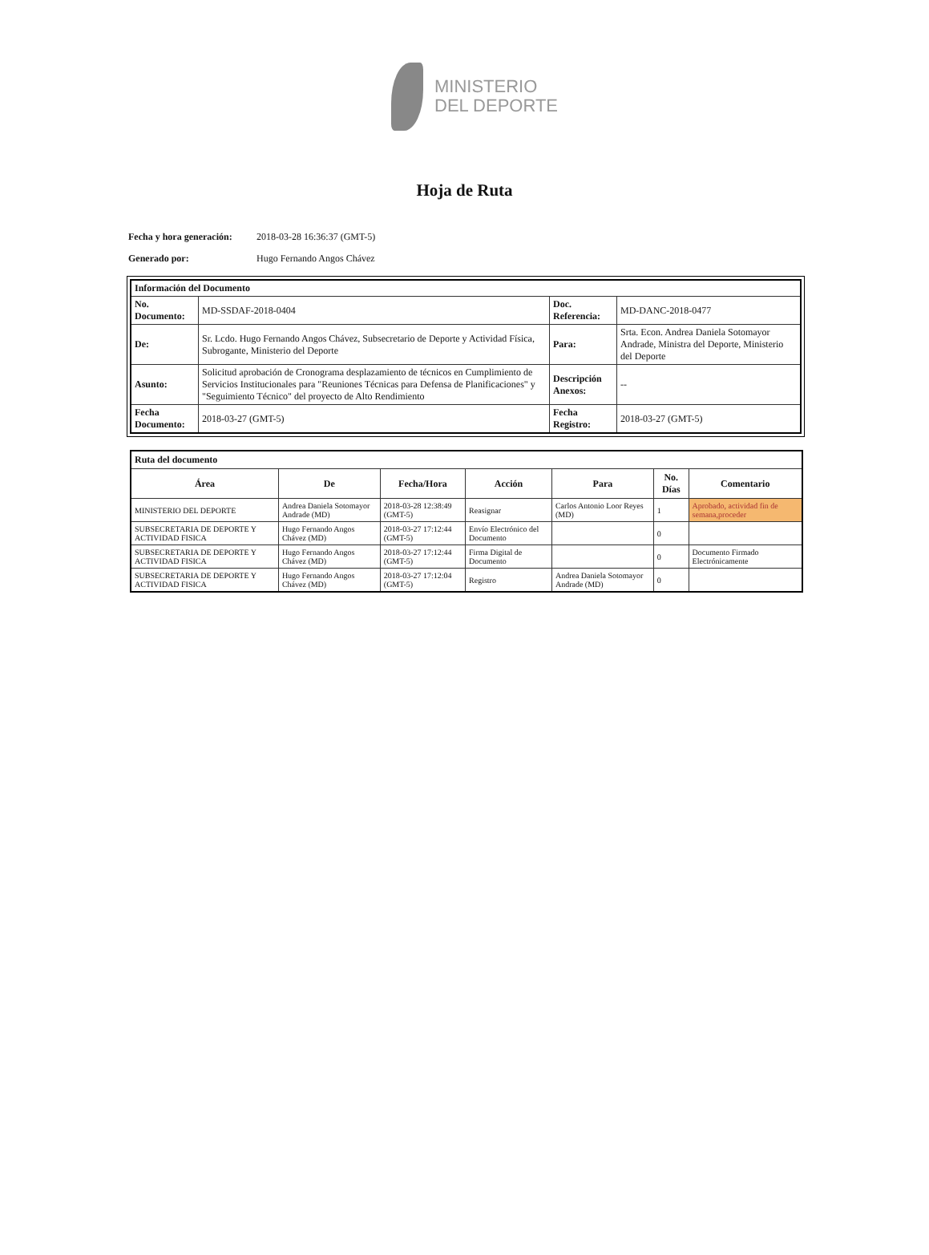MINISTERIO
DEL DEPORTE
Hoja de Ruta
Fecha y hora generación: 2018-03-28 16:36:37 (GMT-5)
Generado por: Hugo Fernando Angos Chávez
| Información del Documento | | | |
| No. Documento: | MD-SSDAF-2018-0404 | Doc. Referencia: | MD-DANC-2018-0477 |
| De: | Sr. Lcdo. Hugo Fernando Angos Chávez, Subsecretario de Deporte y Actividad Física, Subrogante, Ministerio del Deporte | Para: | Srta. Econ. Andrea Daniela Sotomayor Andrade, Ministra del Deporte, Ministerio del Deporte |
| Asunto: | Solicitud aprobación de Cronograma desplazamiento de técnicos en Cumplimiento de Servicios Institucionales para "Reuniones Técnicas para Defensa de Planificaciones" y "Seguimiento Técnico" del proyecto de Alto Rendimiento | Descripción Anexos: | -- |
| Fecha Documento: | 2018-03-27 (GMT-5) | Fecha Registro: | 2018-03-27 (GMT-5) |
| Ruta del documento | | | | | | |
| Área | De | Fecha/Hora | Acción | Para | No. Días | Comentario |
| MINISTERIO DEL DEPORTE | Andrea Daniela Sotomayor Andrade (MD) | 2018-03-28 12:38:49 (GMT-5) | Reasignar | Carlos Antonio Loor Reyes (MD) | 1 | Aprobado, actividad fin de semana,proceder |
| SUBSECRETARIA DE DEPORTE Y ACTIVIDAD FISICA | Hugo Fernando Angos Chávez (MD) | 2018-03-27 17:12:44 (GMT-5) | Envío Electrónico del Documento | | 0 | |
| SUBSECRETARIA DE DEPORTE Y ACTIVIDAD FISICA | Hugo Fernando Angos Chávez (MD) | 2018-03-27 17:12:44 (GMT-5) | Firma Digital de Documento | | 0 | Documento Firmado Electrónicamente |
| SUBSECRETARIA DE DEPORTE Y ACTIVIDAD FISICA | Hugo Fernando Angos Chávez (MD) | 2018-03-27 17:12:04 (GMT-5) | Registro | Andrea Daniela Sotomayor Andrade (MD) | 0 | |